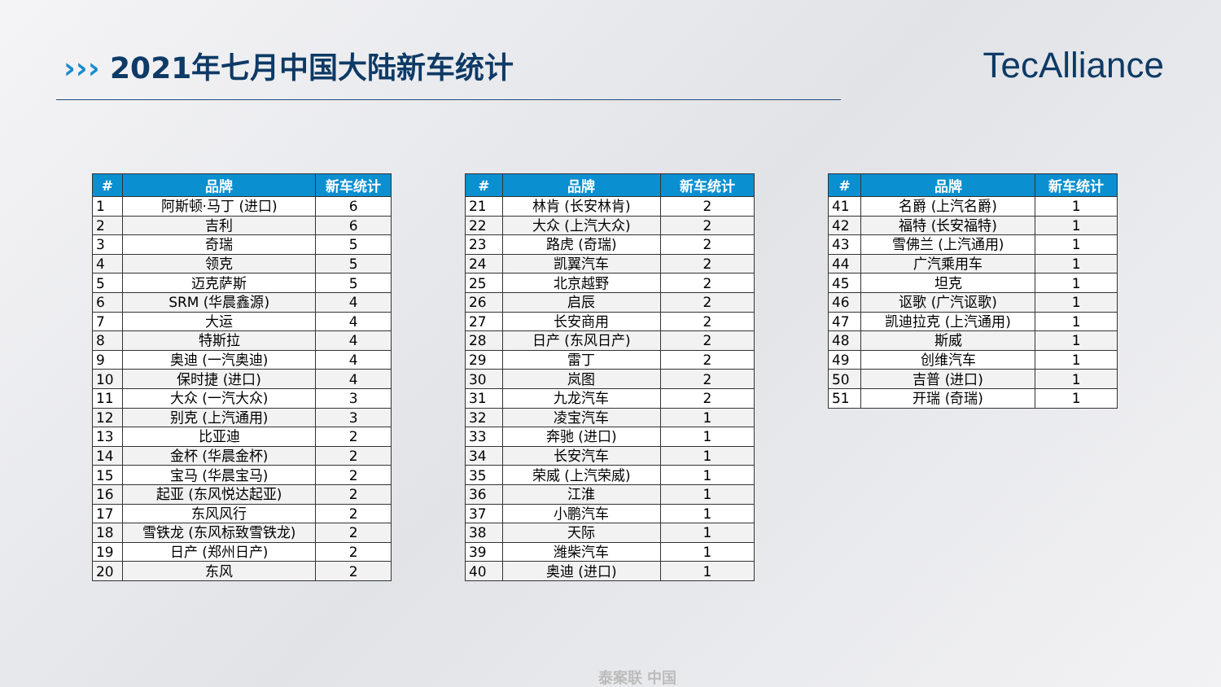››› 2021年七月中国大陆新车统计
TecAlliance
| # | 品牌 | 新车统计 |
| --- | --- | --- |
| 1 | 阿斯顿·马丁 (进口) | 6 |
| 2 | 吉利 | 6 |
| 3 | 奇瑞 | 5 |
| 4 | 领克 | 5 |
| 5 | 迈克萨斯 | 5 |
| 6 | SRM (华晨鑫源) | 4 |
| 7 | 大运 | 4 |
| 8 | 特斯拉 | 4 |
| 9 | 奥迪 (一汽奥迪) | 4 |
| 10 | 保时捷 (进口) | 4 |
| 11 | 大众 (一汽大众) | 3 |
| 12 | 别克 (上汽通用) | 3 |
| 13 | 比亚迪 | 2 |
| 14 | 金杯 (华晨金杯) | 2 |
| 15 | 宝马 (华晨宝马) | 2 |
| 16 | 起亚 (东风悦达起亚) | 2 |
| 17 | 东风风行 | 2 |
| 18 | 雪铁龙 (东风标致雪铁龙) | 2 |
| 19 | 日产 (郑州日产) | 2 |
| 20 | 东风 | 2 |
| # | 品牌 | 新车统计 |
| --- | --- | --- |
| 21 | 林肯 (长安林肯) | 2 |
| 22 | 大众 (上汽大众) | 2 |
| 23 | 路虎 (奇瑞) | 2 |
| 24 | 凯翼汽车 | 2 |
| 25 | 北京越野 | 2 |
| 26 | 启辰 | 2 |
| 27 | 长安商用 | 2 |
| 28 | 日产 (东风日产) | 2 |
| 29 | 雷丁 | 2 |
| 30 | 岚图 | 2 |
| 31 | 九龙汽车 | 2 |
| 32 | 凌宝汽车 | 1 |
| 33 | 奔驰 (进口) | 1 |
| 34 | 长安汽车 | 1 |
| 35 | 荣威 (上汽荣威) | 1 |
| 36 | 江淮 | 1 |
| 37 | 小鹏汽车 | 1 |
| 38 | 天际 | 1 |
| 39 | 潍柴汽车 | 1 |
| 40 | 奥迪 (进口) | 1 |
| # | 品牌 | 新车统计 |
| --- | --- | --- |
| 41 | 名爵 (上汽名爵) | 1 |
| 42 | 福特 (长安福特) | 1 |
| 43 | 雪佛兰 (上汽通用) | 1 |
| 44 | 广汽乘用车 | 1 |
| 45 | 坦克 | 1 |
| 46 | 讴歌 (广汽讴歌) | 1 |
| 47 | 凯迪拉克 (上汽通用) | 1 |
| 48 | 斯威 | 1 |
| 49 | 创维汽车 | 1 |
| 50 | 吉普 (进口) | 1 |
| 51 | 开瑞 (奇瑞) | 1 |
泰案联 中国